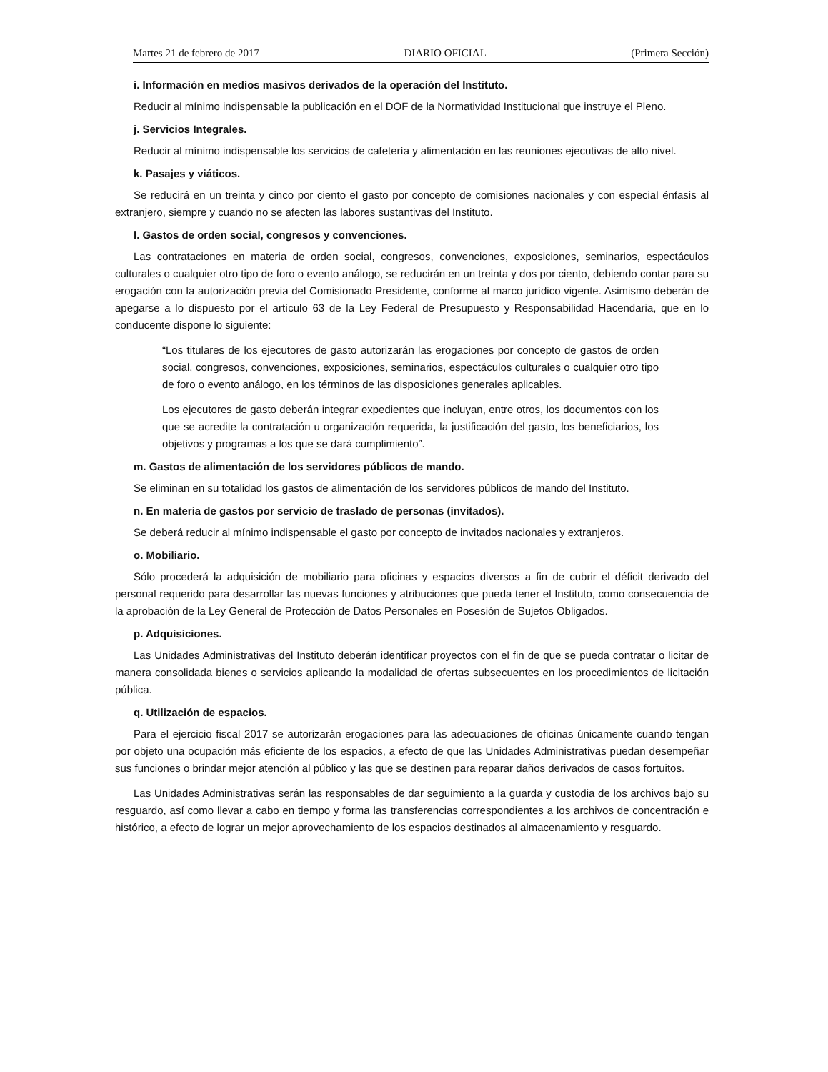Martes 21 de febrero de 2017 DIARIO OFICIAL (Primera Sección)
i. Información en medios masivos derivados de la operación del Instituto.
Reducir al mínimo indispensable la publicación en el DOF de la Normatividad Institucional que instruye el Pleno.
j. Servicios Integrales.
Reducir al mínimo indispensable los servicios de cafetería y alimentación en las reuniones ejecutivas de alto nivel.
k. Pasajes y viáticos.
Se reducirá en un treinta y cinco por ciento el gasto por concepto de comisiones nacionales y con especial énfasis al extranjero, siempre y cuando no se afecten las labores sustantivas del Instituto.
l. Gastos de orden social, congresos y convenciones.
Las contrataciones en materia de orden social, congresos, convenciones, exposiciones, seminarios, espectáculos culturales o cualquier otro tipo de foro o evento análogo, se reducirán en un treinta y dos por ciento, debiendo contar para su erogación con la autorización previa del Comisionado Presidente, conforme al marco jurídico vigente. Asimismo deberán de apegarse a lo dispuesto por el artículo 63 de la Ley Federal de Presupuesto y Responsabilidad Hacendaria, que en lo conducente dispone lo siguiente:
“Los titulares de los ejecutores de gasto autorizarán las erogaciones por concepto de gastos de orden social, congresos, convenciones, exposiciones, seminarios, espectáculos culturales o cualquier otro tipo de foro o evento análogo, en los términos de las disposiciones generales aplicables.
Los ejecutores de gasto deberán integrar expedientes que incluyan, entre otros, los documentos con los que se acredite la contratación u organización requerida, la justificación del gasto, los beneficiarios, los objetivos y programas a los que se dará cumplimiento”.
m. Gastos de alimentación de los servidores públicos de mando.
Se eliminan en su totalidad los gastos de alimentación de los servidores públicos de mando del Instituto.
n. En materia de gastos por servicio de traslado de personas (invitados).
Se deberá reducir al mínimo indispensable el gasto por concepto de invitados nacionales y extranjeros.
o. Mobiliario.
Sólo procederá la adquisición de mobiliario para oficinas y espacios diversos a fin de cubrir el déficit derivado del personal requerido para desarrollar las nuevas funciones y atribuciones que pueda tener el Instituto, como consecuencia de la aprobación de la Ley General de Protección de Datos Personales en Posesión de Sujetos Obligados.
p. Adquisiciones.
Las Unidades Administrativas del Instituto deberán identificar proyectos con el fin de que se pueda contratar o licitar de manera consolidada bienes o servicios aplicando la modalidad de ofertas subsecuentes en los procedimientos de licitación pública.
q. Utilización de espacios.
Para el ejercicio fiscal 2017 se autorizarán erogaciones para las adecuaciones de oficinas únicamente cuando tengan por objeto una ocupación más eficiente de los espacios, a efecto de que las Unidades Administrativas puedan desempeñar sus funciones o brindar mejor atención al público y las que se destinen para reparar daños derivados de casos fortuitos.
Las Unidades Administrativas serán las responsables de dar seguimiento a la guarda y custodia de los archivos bajo su resguardo, así como llevar a cabo en tiempo y forma las transferencias correspondientes a los archivos de concentración e histórico, a efecto de lograr un mejor aprovechamiento de los espacios destinados al almacenamiento y resguardo.